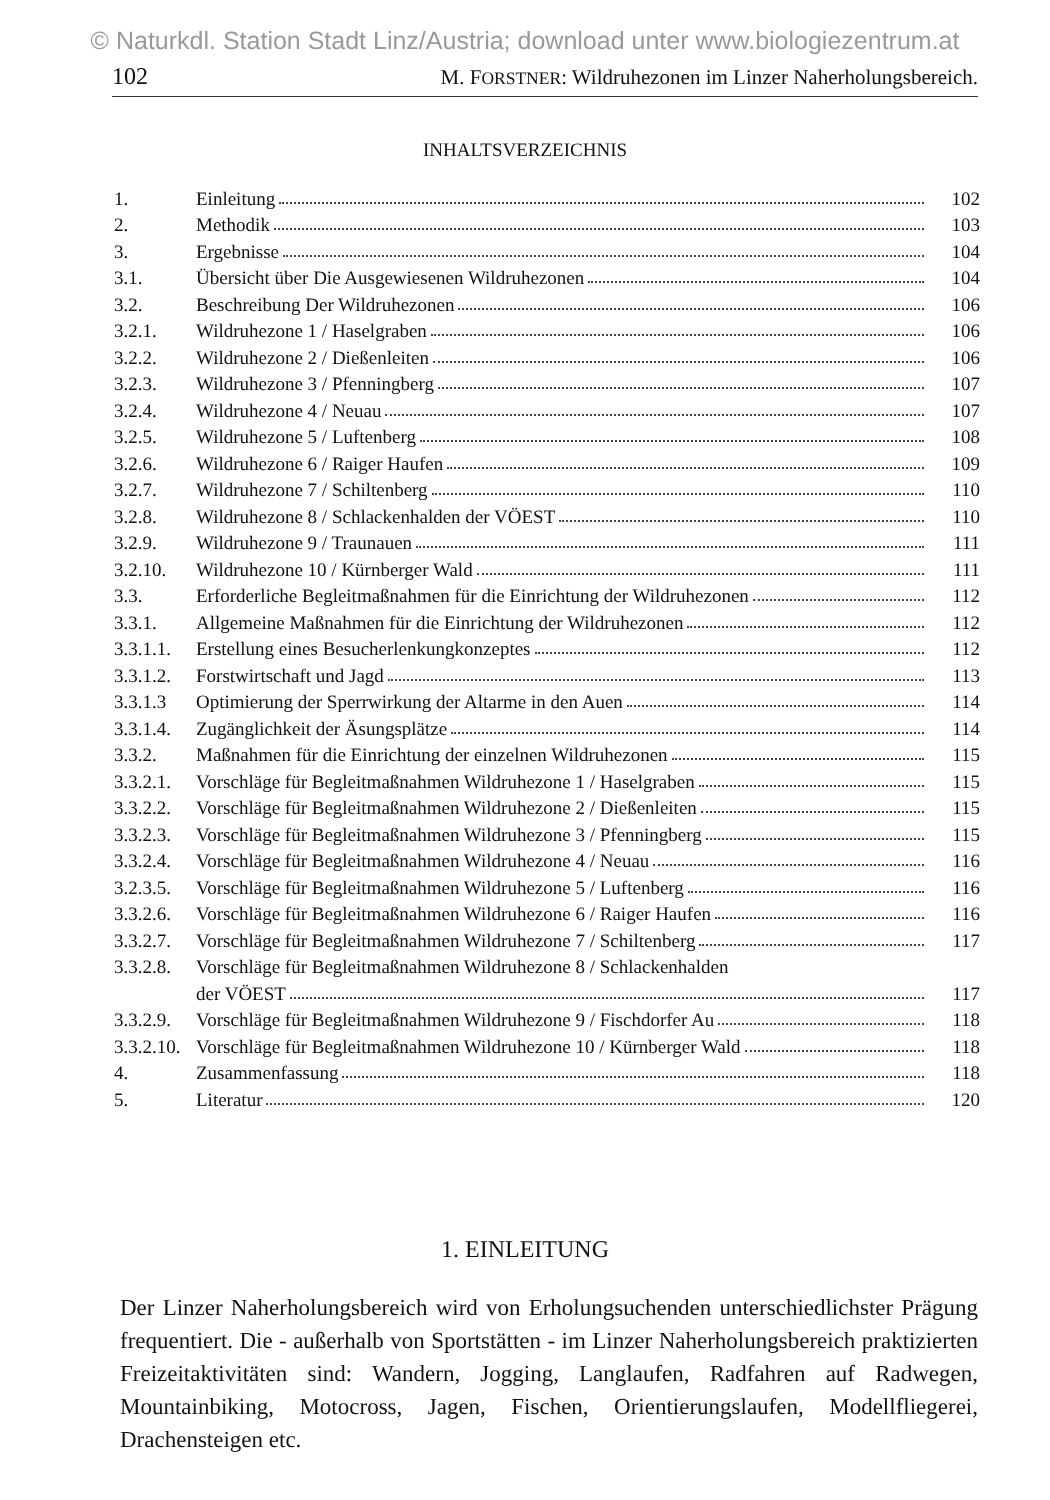© Naturkdl. Station Stadt Linz/Austria; download unter www.biologiezentrum.at
102 M. FORSTNER: Wildruhezonen im Linzer Naherholungsbereich.
INHALTSVERZEICHNIS
| 1. | Einleitung | 102 |
| 2. | Methodik | 103 |
| 3. | Ergebnisse | 104 |
| 3.1. | Übersicht über Die Ausgewiesenen Wildruhezonen | 104 |
| 3.2. | Beschreibung Der Wildruhezonen | 106 |
| 3.2.1. | Wildruhezone 1 / Haselgraben | 106 |
| 3.2.2. | Wildruhezone 2 / Dießenleiten | 106 |
| 3.2.3. | Wildruhezone 3 / Pfenningberg | 107 |
| 3.2.4. | Wildruhezone 4 / Neuau | 107 |
| 3.2.5. | Wildruhezone 5 / Luftenberg | 108 |
| 3.2.6. | Wildruhezone 6 / Raiger Haufen | 109 |
| 3.2.7. | Wildruhezone 7 / Schiltenberg | 110 |
| 3.2.8. | Wildruhezone 8 / Schlackenhalden der VÖEST | 110 |
| 3.2.9. | Wildruhezone 9 / Traunauen | 111 |
| 3.2.10. | Wildruhezone 10 / Kürnberger Wald | 111 |
| 3.3. | Erforderliche Begleitmaßnahmen für die Einrichtung der Wildruhezonen | 112 |
| 3.3.1. | Allgemeine Maßnahmen für die Einrichtung der Wildruhezonen | 112 |
| 3.3.1.1. | Erstellung eines Besucherlenkungkonzeptes | 112 |
| 3.3.1.2. | Forstwirtschaft und Jagd | 113 |
| 3.3.1.3 | Optimierung der Sperrwirkung der Altarme in den Auen | 114 |
| 3.3.1.4. | Zugänglichkeit der Äsungsplätze | 114 |
| 3.3.2. | Maßnahmen für die Einrichtung der einzelnen Wildruhezonen | 115 |
| 3.3.2.1. | Vorschläge für Begleitmaßnahmen Wildruhezone 1 / Haselgraben | 115 |
| 3.3.2.2. | Vorschläge für Begleitmaßnahmen Wildruhezone 2 / Dießenleiten | 115 |
| 3.3.2.3. | Vorschläge für Begleitmaßnahmen Wildruhezone 3 / Pfenningberg | 115 |
| 3.3.2.4. | Vorschläge für Begleitmaßnahmen Wildruhezone 4 / Neuau | 116 |
| 3.2.3.5. | Vorschläge für Begleitmaßnahmen Wildruhezone 5 / Luftenberg | 116 |
| 3.3.2.6. | Vorschläge für Begleitmaßnahmen Wildruhezone 6 / Raiger Haufen | 116 |
| 3.3.2.7. | Vorschläge für Begleitmaßnahmen Wildruhezone 7 / Schiltenberg | 117 |
| 3.3.2.8. | Vorschläge für Begleitmaßnahmen Wildruhezone 8 / Schlackenhalden | |
| | der VÖEST | 117 |
| 3.3.2.9. | Vorschläge für Begleitmaßnahmen Wildruhezone 9 / Fischdorfer Au | 118 |
| 3.3.2.10. | Vorschläge für Begleitmaßnahmen Wildruhezone 10 / Kürnberger Wald | 118 |
| 4. | Zusammenfassung | 118 |
| 5. | Literatur | 120 |
1. EINLEITUNG
Der Linzer Naherholungsbereich wird von Erholungsuchenden unterschiedlichster Prägung frequentiert. Die - außerhalb von Sportstätten - im Linzer Naherholungsbereich praktizierten Freizeitaktivitäten sind: Wandern, Jogging, Langlaufen, Radfahren auf Radwegen, Mountainbiking, Motocross, Jagen, Fischen, Orientierungslaufen, Modellfliegerei, Drachensteigen etc.